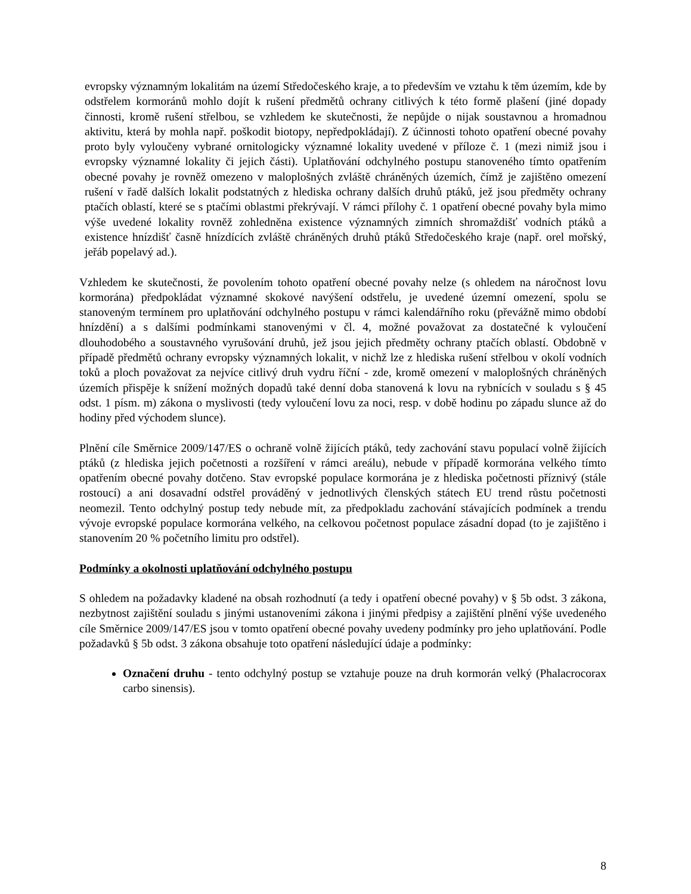evropsky významným lokalitám na území Středočeského kraje, a to především ve vztahu k těm územím, kde by odstřelem kormoránů mohlo dojít k rušení předmětů ochrany citlivých k této formě plašení (jiné dopady činnosti, kromě rušení střelbou, se vzhledem ke skutečnosti, že nepůjde o nijak soustavnou a hromadnou aktivitu, která by mohla např. poškodit biotopy, nepředpokládají). Z účinnosti tohoto opatření obecné povahy proto byly vyloučeny vybrané ornitologicky významné lokality uvedené v příloze č. 1 (mezi nimiž jsou i evropsky významné lokality či jejich části). Uplatňování odchylného postupu stanoveného tímto opatřením obecné povahy je rovněž omezeno v maloplošných zvláště chráněných územích, čímž je zajištěno omezení rušení v řadě dalších lokalit podstatných z hlediska ochrany dalších druhů ptáků, jež jsou předměty ochrany ptačích oblastí, které se s ptačími oblastmi překrývají. V rámci přílohy č. 1 opatření obecné povahy byla mimo výše uvedené lokality rovněž zohledněna existence významných zimních shromaždišť vodních ptáků a existence hnízdišť časně hnízdících zvláště chráněných druhů ptáků Středočeského kraje (např. orel mořský, jeřáb popelavý ad.).
Vzhledem ke skutečnosti, že povolením tohoto opatření obecné povahy nelze (s ohledem na náročnost lovu kormorána) předpokládat významné skokové navýšení odstřelu, je uvedené územní omezení, spolu se stanoveným termínem pro uplatňování odchylného postupu v rámci kalendářního roku (převážně mimo období hnízdění) a s dalšími podmínkami stanovenými v čl. 4, možné považovat za dostatečné k vyloučení dlouhodobého a soustavného vyrušování druhů, jež jsou jejich předměty ochrany ptačích oblastí. Obdobně v případě předmětů ochrany evropsky významných lokalit, v nichž lze z hlediska rušení střelbou v okolí vodních toků a ploch považovat za nejvíce citlivý druh vydru říční - zde, kromě omezení v maloplošných chráněných územích přispěje k snížení možných dopadů také denní doba stanovená k lovu na rybnících v souladu s § 45 odst. 1 písm. m) zákona o myslivosti (tedy vyloučení lovu za noci, resp. v době hodinu po západu slunce až do hodiny před východem slunce).
Plnění cíle Směrnice 2009/147/ES o ochraně volně žijících ptáků, tedy zachování stavu populací volně žijících ptáků (z hlediska jejich početnosti a rozšíření v rámci areálu), nebude v případě kormorána velkého tímto opatřením obecné povahy dotčeno. Stav evropské populace kormorána je z hlediska početnosti příznivý (stále rostoucí) a ani dosavadní odstřel prováděný v jednotlivých členských státech EU trend růstu početnosti neomezil. Tento odchylný postup tedy nebude mít, za předpokladu zachování stávajících podmínek a trendu vývoje evropské populace kormorána velkého, na celkovou početnost populace zásadní dopad (to je zajištěno i stanovením 20 % početního limitu pro odstřel).
Podmínky a okolnosti uplatňování odchylného postupu
S ohledem na požadavky kladené na obsah rozhodnutí (a tedy i opatření obecné povahy) v § 5b odst. 3 zákona, nezbytnost zajištění souladu s jinými ustanoveními zákona i jinými předpisy a zajištění plnění výše uvedeného cíle Směrnice 2009/147/ES jsou v tomto opatření obecné povahy uvedeny podmínky pro jeho uplatňování. Podle požadavků § 5b odst. 3 zákona obsahuje toto opatření následující údaje a podmínky:
Označení druhu - tento odchylný postup se vztahuje pouze na druh kormorán velký (Phalacrocorax carbo sinensis).
8